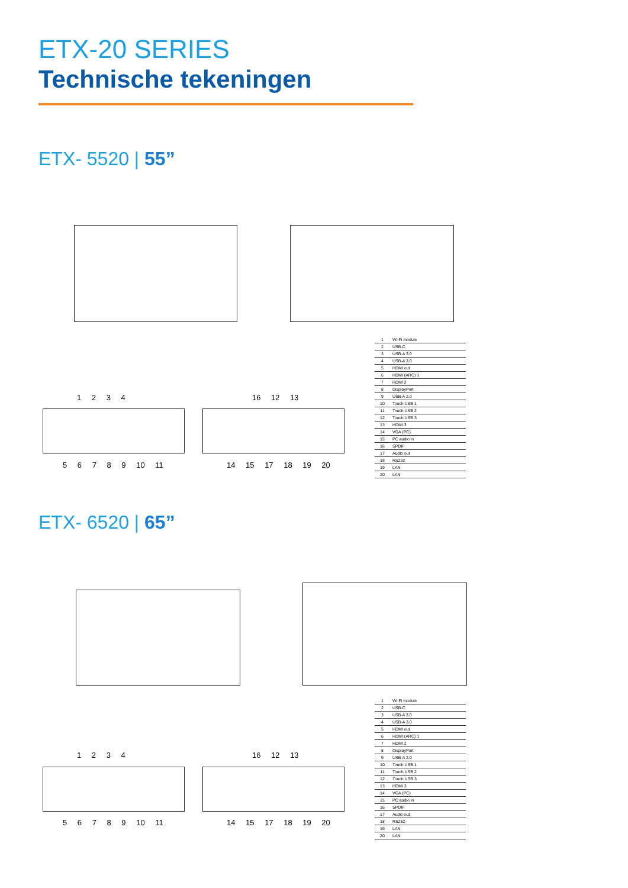ETX-20 SERIES
Technische tekeningen
ETX- 5520 | 55”
1 2 3 4 16 12 13
5 6 7 8 9 10 11 14 15 17 18 19 20
| 1 | Wi-Fi module |
| 2 | USB-C |
| 3 | USB-A 3.0 |
| 4 | USB-A 3.0 |
| 5 | HDMI out |
| 6 | HDMI (ARC) 1 |
| 7 | HDMI 2 |
| 8 | DisplayPort |
| 9 | USB-A 2.0 |
| 10 | Touch USB 1 |
| 11 | Touch USB 2 |
| 12 | Touch USB 3 |
| 13 | HDMI 3 |
| 14 | VGA (PC) |
| 15 | PC audio in |
| 16 | SPDIF |
| 17 | Audio out |
| 18 | RS232 |
| 19 | LAN |
| 20 | LAN |
ETX- 6520 | 65”
1 2 3 4 16 12 13
5 6 7 8 9 10 11 14 15 17 18 19 20
| 1 | Wi-Fi module |
| 2 | USB-C |
| 3 | USB-A 3.0 |
| 4 | USB-A 3.0 |
| 5 | HDMI out |
| 6 | HDMI (ARC) 1 |
| 7 | HDMI 2 |
| 8 | DisplayPort |
| 9 | USB-A 2.0 |
| 10 | Touch USB 1 |
| 11 | Touch USB 2 |
| 12 | Touch USB 3 |
| 13 | HDMI 3 |
| 14 | VGA (PC) |
| 15 | PC audio in |
| 16 | SPDIF |
| 17 | Audio out |
| 18 | RS232 |
| 19 | LAN |
| 20 | LAN |